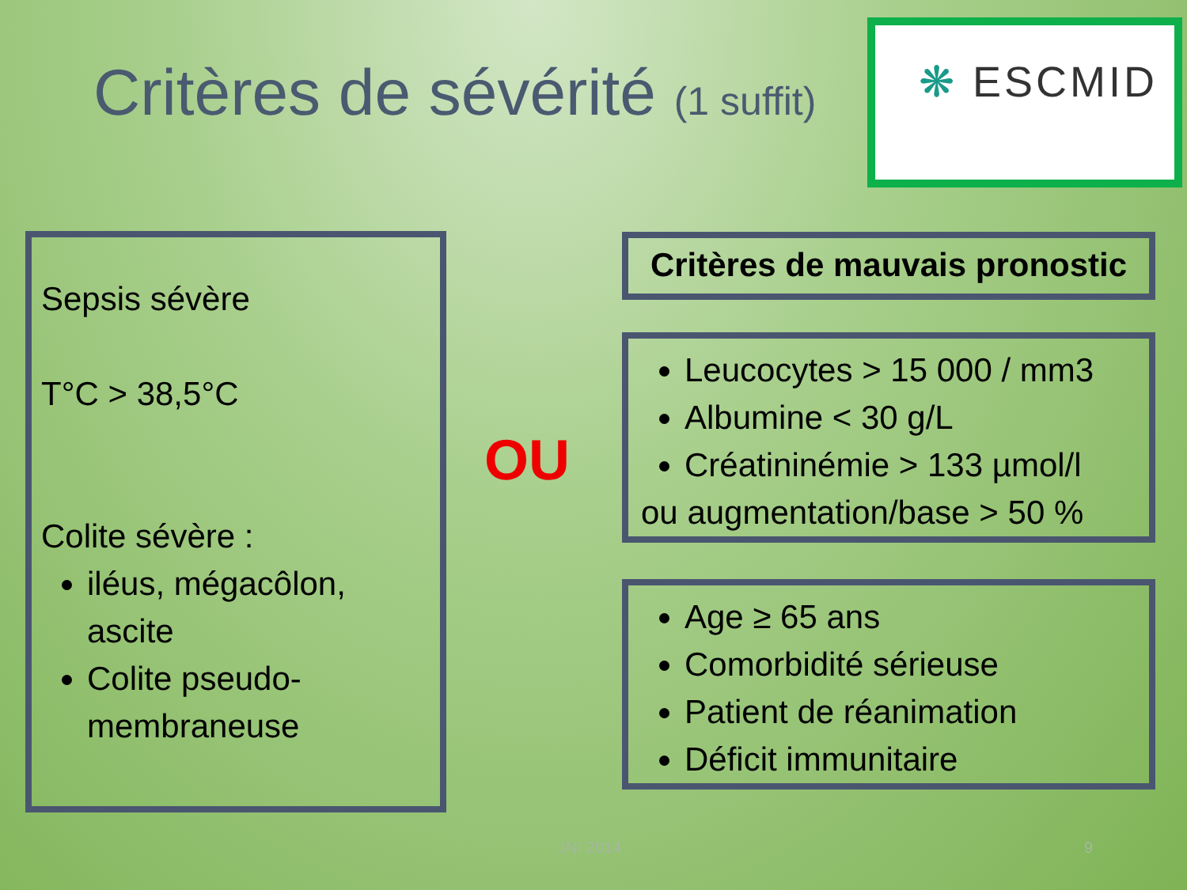Critères de sévérité (1 suffit)
❋ ESCMID
Sepsis sévère
T°C > 38,5°C
Colite sévère :
iléus, mégacôlon, ascite
Colite pseudo-membraneuse
OU
Critères de mauvais pronostic
Leucocytes > 15 000 / mm3
Albumine < 30 g/L
Créatininémie > 133 µmol/l
ou augmentation/base > 50 %
Age ≥ 65 ans
Comorbidité sérieuse
Patient de réanimation
Déficit immunitaire
JNI 2014 9